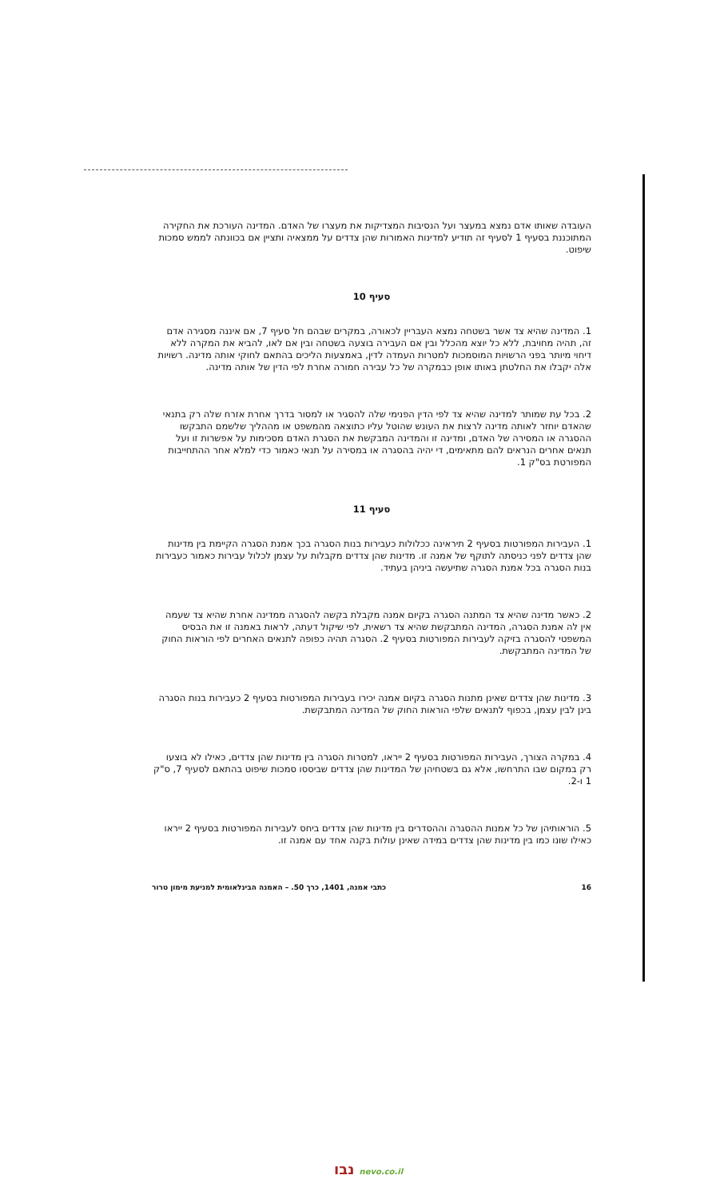העובדה שאותו אדם נמצא במעצר ועל הנסיבות המצדיקות את מעצרו של האדם. המדינה העורכת את החקירה המתוכננת בסעיף 1 לסעיף זה תודיע למדינות האמורות שהן צדדים על ממצאיה ותציין אם בכוונתה לממש סמכות שיפוט.
סעיף 10
1. המדינה שהיא צד אשר בשטחה נמצא העבריין לכאורה, במקרים שבהם חל סעיף 7, אם איננה מסגירה אדם זה, תהיה מחויבת, ללא כל יוצא מהכלל ובין אם העבירה בוצעה בשטחה ובין אם לאו, להביא את המקרה ללא דיחוי מיותר בפני הרשויות המוסמכות למטרות העמדה לדין, באמצעות הליכים בהתאם לחוקי אותה מדינה. רשויות אלה יקבלו את החלטתן באותו אופן כבמקרה של כל עבירה חמורה אחרת לפי הדין של אותה מדינה.
2. בכל עת שמותר למדינה שהיא צד לפי הדין הפנימי שלה להסגיר או למסור בדרך אחרת אזרח שלה רק בתנאי שהאדם יוחזר לאותה מדינה לרצות את העונש שהוטל עליו כתוצאה מהמשפט או מההליך שלשמם התבקשו ההסגרה או המסירה של האדם, ומדינה זו והמדינה המבקשת את הסגרת האדם מסכימות על אפשרות זו ועל תנאים אחרים הנראים להם מתאימים, די יהיה בהסגרה או במסירה על תנאי כאמור כדי למלא אחר ההתחייבות המפורטת בס"ק 1.
סעיף 11
1. העבירות המפורטות בסעיף 2 תיראינה ככלולות כעבירות בנות הסגרה בכך אמנת הסגרה הקיימת בין מדינות שהן צדדים לפני כניסתה לתוקף של אמנה זו. מדינות שהן צדדים מקבלות על עצמן לכלול עבירות כאמור כעבירות בנות הסגרה בכל אמנת הסגרה שתיעשה ביניהן בעתיד.
2. כאשר מדינה שהיא צד המתנה הסגרה בקיום אמנה מקבלת בקשה להסגרה ממדינה אחרת שהיא צד שעמה אין לה אמנת הסגרה, המדינה המתבקשת שהיא צד רשאית, לפי שיקול דעתה, לראות באמנה זו את הבסיס המשפטי להסגרה בזיקה לעבירות המפורטות בסעיף 2. הסגרה תהיה כפופה לתנאים האחרים לפי הוראות החוק של המדינה המתבקשת.
3. מדינות שהן צדדים שאינן מתנות הסגרה בקיום אמנה יכירו בעבירות המפורטות בסעיף 2 כעבירות בנות הסגרה בינן לבין עצמן, בכפוף לתנאים שלפי הוראות החוק של המדינה המתבקשת.
4. במקרה הצורך, העבירות המפורטות בסעיף 2 ייראו, למטרות הסגרה בין מדינות שהן צדדים, כאילו לא בוצעו רק במקום שבו התרחשו, אלא גם בשטחיהן של המדינות שהן צדדים שביססו סמכות שיפוט בהתאם לסעיף 7, ס"ק 1 ו-2.
5. הוראותיהן של כל אמנות ההסגרה וההסדרים בין מדינות שהן צדדים ביחס לעבירות המפורטות בסעיף 2 ייראו כאילו שונו כמו בין מדינות שהן צדדים במידה שאינן עולות בקנה אחד עם אמנה זו.
16 כתבי אמנה, 1401, כרך 50. – האמנה הבינלאומית למניעת מימון טרור
נבו nevo.co.il